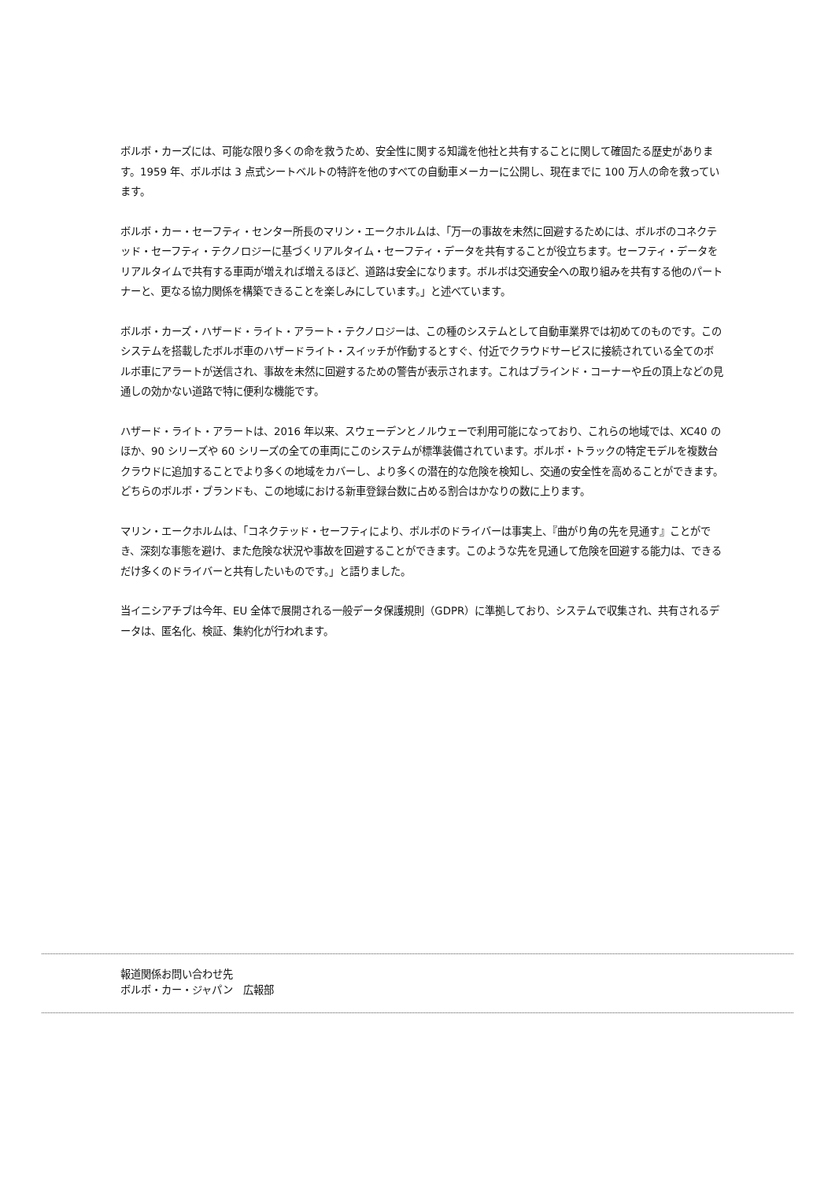ボルボ・カーズには、可能な限り多くの命を救うため、安全性に関する知識を他社と共有することに関して確固たる歴史があります。1959 年、ボルボは 3 点式シートベルトの特許を他のすべての自動車メーカーに公開し、現在までに 100 万人の命を救っています。
ボルボ・カー・セーフティ・センター所長のマリン・エークホルムは、「万一の事故を未然に回避するためには、ボルボのコネクテッド・セーフティ・テクノロジーに基づくリアルタイム・セーフティ・データを共有することが役立ちます。セーフティ・データをリアルタイムで共有する車両が増えれば増えるほど、道路は安全になります。ボルボは交通安全への取り組みを共有する他のパートナーと、更なる協力関係を構築できることを楽しみにしています。」と述べています。
ボルボ・カーズ・ハザード・ライト・アラート・テクノロジーは、この種のシステムとして自動車業界では初めてのものです。このシステムを搭載したボルボ車のハザードライト・スイッチが作動するとすぐ、付近でクラウドサービスに接続されている全てのボルボ車にアラートが送信され、事故を未然に回避するための警告が表示されます。これはブラインド・コーナーや丘の頂上などの見通しの効かない道路で特に便利な機能です。
ハザード・ライト・アラートは、2016 年以来、スウェーデンとノルウェーで利用可能になっており、これらの地域では、XC40 のほか、90 シリーズや 60 シリーズの全ての車両にこのシステムが標準装備されています。ボルボ・トラックの特定モデルを複数台クラウドに追加することでより多くの地域をカバーし、より多くの潜在的な危険を検知し、交通の安全性を高めることができます。どちらのボルボ・ブランドも、この地域における新車登録台数に占める割合はかなりの数に上ります。
マリン・エークホルムは、「コネクテッド・セーフティにより、ボルボのドライバーは事実上、『曲がり角の先を見通す』ことができ、深刻な事態を避け、また危険な状況や事故を回避することができます。このような先を見通して危険を回避する能力は、できるだけ多くのドライバーと共有したいものです。」と語りました。
当イニシアチブは今年、EU 全体で展開される一般データ保護規則（GDPR）に準拠しており、システムで収集され、共有されるデータは、匿名化、検証、集約化が行われます。
報道関係お問い合わせ先
ボルボ・カー・ジャパン　広報部